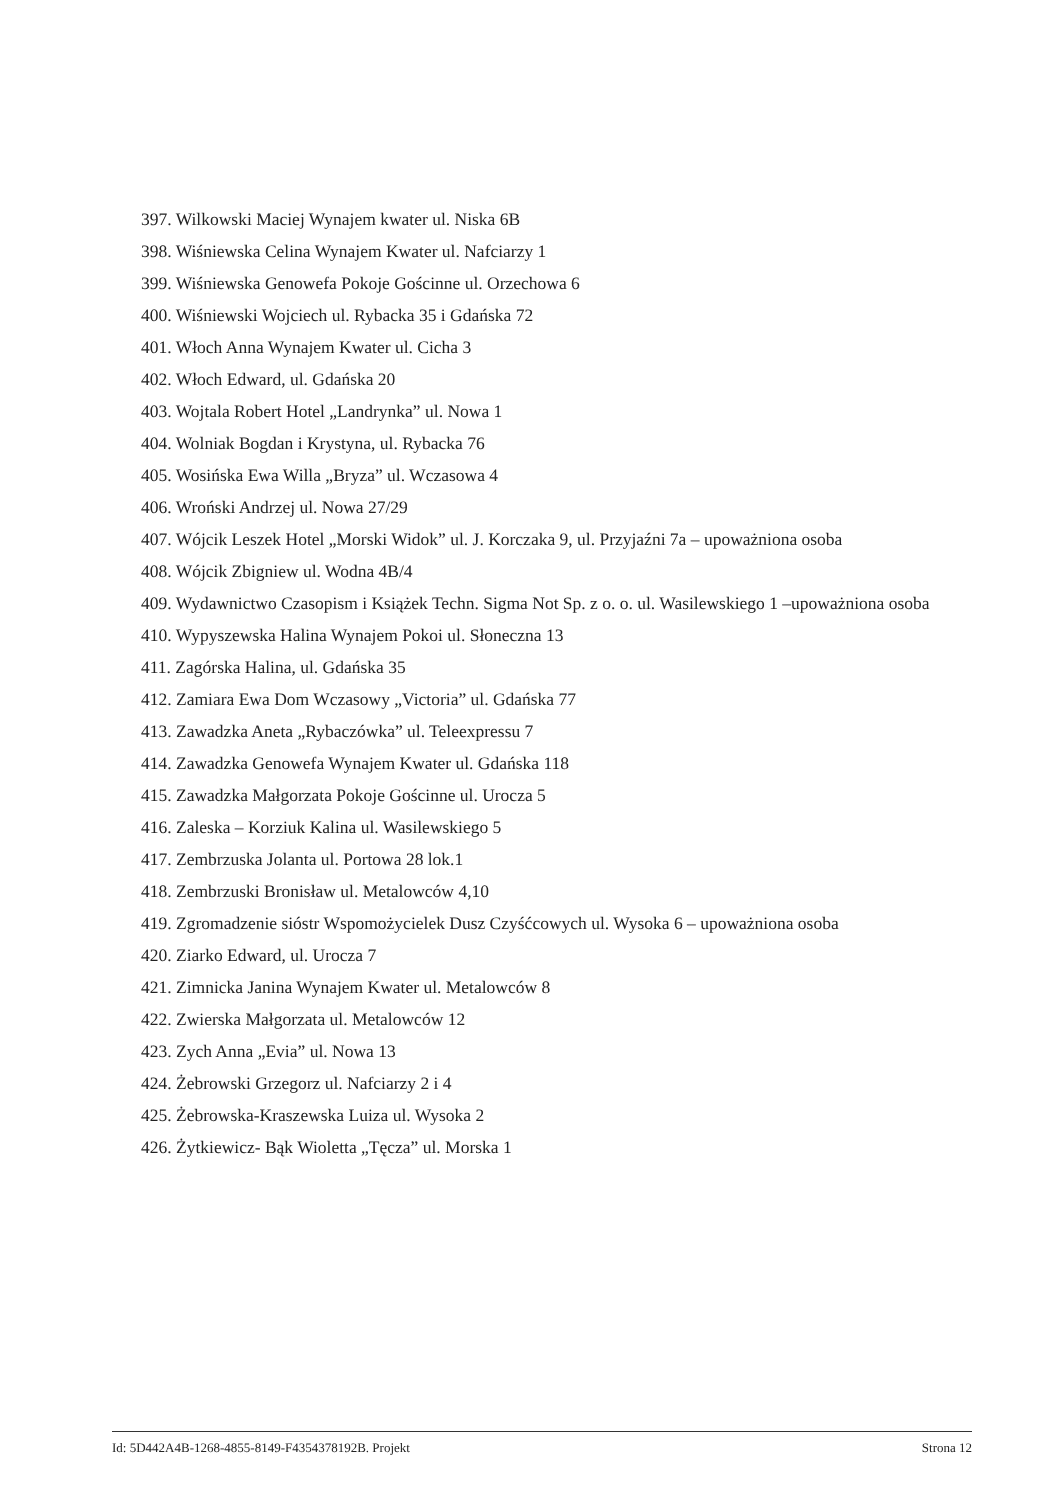397. Wilkowski Maciej Wynajem kwater ul. Niska 6B
398. Wiśniewska Celina Wynajem Kwater ul. Nafciarzy 1
399. Wiśniewska Genowefa Pokoje Gościnne ul. Orzechowa 6
400. Wiśniewski Wojciech ul. Rybacka 35 i Gdańska 72
401. Włoch Anna Wynajem Kwater ul. Cicha 3
402. Włoch Edward, ul. Gdańska 20
403. Wojtala Robert Hotel „Landrynka” ul. Nowa 1
404. Wolniak Bogdan i Krystyna, ul. Rybacka 76
405. Wosińska Ewa Willa „Bryza” ul. Wczasowa 4
406. Wroński Andrzej ul. Nowa 27/29
407. Wójcik Leszek Hotel „Morski Widok” ul. J. Korczaka 9, ul. Przyjaźni 7a – upoważniona osoba
408. Wójcik Zbigniew ul. Wodna 4B/4
409. Wydawnictwo Czasopism i Książek Techn. Sigma Not Sp. z o. o. ul. Wasilewskiego 1 –upoważniona osoba
410. Wypyszewska Halina Wynajem Pokoi ul. Słoneczna 13
411. Zagórska Halina, ul. Gdańska 35
412. Zamiara Ewa Dom Wczasowy „Victoria” ul. Gdańska 77
413. Zawadzka Aneta „Rybaczówka” ul. Teleexpressu 7
414. Zawadzka Genowefa Wynajem Kwater ul. Gdańska 118
415. Zawadzka Małgorzata Pokoje Gościnne ul. Urocza 5
416. Zaleska – Korziuk Kalina ul. Wasilewskiego 5
417. Zembrzuska Jolanta ul. Portowa 28 lok.1
418. Zembrzuski Bronisław ul. Metalowców 4,10
419. Zgromadzenie sióstr Wspomożycielek Dusz Czyśćcowych ul. Wysoka 6 – upoważniona osoba
420. Ziarko Edward, ul. Urocza 7
421. Zimnicka Janina Wynajem Kwater ul. Metalowców 8
422. Zwierska Małgorzata ul. Metalowców 12
423. Zych Anna „Evia” ul. Nowa 13
424. Żebrowski Grzegorz ul. Nafciarzy 2 i 4
425. Żebrowska-Kraszewska Luiza ul. Wysoka 2
426. Żytkiewicz- Bąk Wioletta „Tęcza” ul. Morska 1
Id: 5D442A4B-1268-4855-8149-F4354378192B. Projekt Strona 12